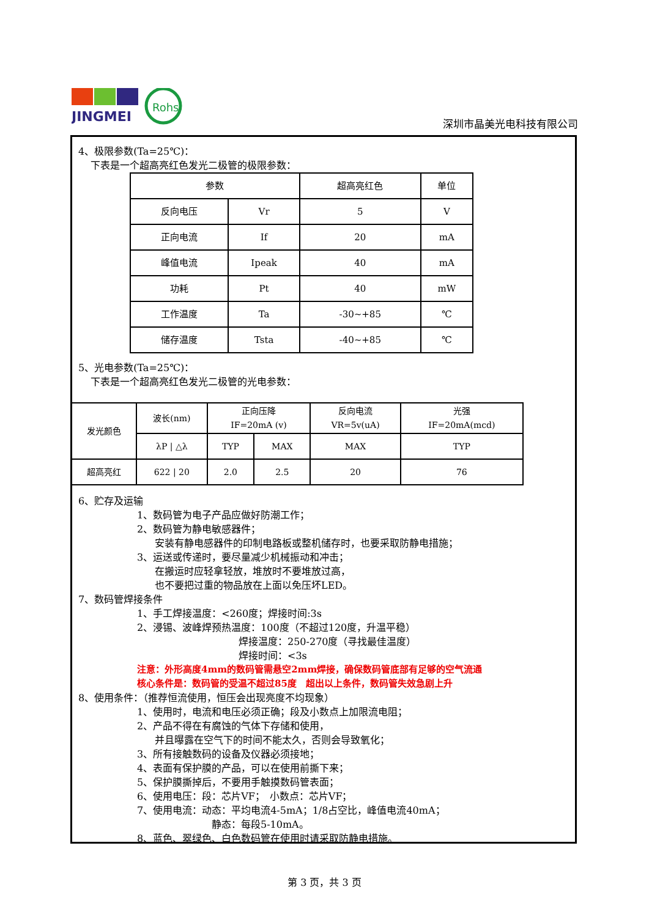JINGMEI
Rohs
深圳市晶美光电科技有限公司
4、极限参数(Ta=25℃)：
下表是一个超高亮红色发光二极管的极限参数：
| 参数 | | 超高亮红色 | 单位 |
| --- | --- | --- | --- |
| 反向电压 | Vr | 5 | V |
| 正向电流 | If | 20 | mA |
| 峰值电流 | Ipeak | 40 | mA |
| 功耗 | Pt | 40 | mW |
| 工作温度 | Ta | -30~+85 | ℃ |
| 储存温度 | Tsta | -40~+85 | ℃ |
5、光电参数(Ta=25℃)：
下表是一个超高亮红色发光二极管的光电参数：
| 发光颜色 | 波长(nm) | 正向压降 IF=20mA (v) | | 反向电流 VR=5v(uA) | 光强 IF=20mA(mcd) |
| | λP / △λ | TYP | MAX | MAX | TYP |
| 超高亮红 | 622 / 20 | 2.0 | 2.5 | 20 | 76 |
6、贮存及运输
1、数码管为电子产品应做好防潮工作；
2、数码管为静电敏感器件；
安装有静电感器件的印制电路板或整机储存时，也要采取防静电措施；
3、运送或传递时，要尽量减少机械振动和冲击；
在搬运时应轻拿轻放，堆放时不要堆放过高，
也不要把过重的物品放在上面以免压坏LED。
7、数码管焊接条件
1、手工焊接温度：<260度；焊接时间:3s
2、浸锡、波峰焊预热温度：100度（不超过120度，升温平稳）
焊接温度：250-270度（寻找最佳温度）
焊接时间：<3s
注意：外形高度4mm的数码管需悬空2mm焊接，确保数码管底部有足够的空气流通
核心条件是：数码管的受温不超过85度　超出以上条件，数码管失效急剧上升
8、使用条件：（推荐恒流使用，恒压会出现亮度不均现象）
1、使用时，电流和电压必须正确；段及小数点上加限流电阻；
2、产品不得在有腐蚀的气体下存储和使用，
并且曝露在空气下的时间不能太久，否则会导致氧化；
3、所有接触数码的设备及仪器必须接地；
4、表面有保护膜的产品，可以在使用前撕下来；
5、保护膜撕掉后，不要用手触摸数码管表面；
6、使用电压：段：芯片VF；　小数点：芯片VF；
7、使用电流：动态：平均电流4-5mA；1/8占空比，峰值电流40mA；
静态：每段5-10mA。
8、蓝色、翠绿色、白色数码管在使用时请采取防静电措施。
第 3 页，共 3 页